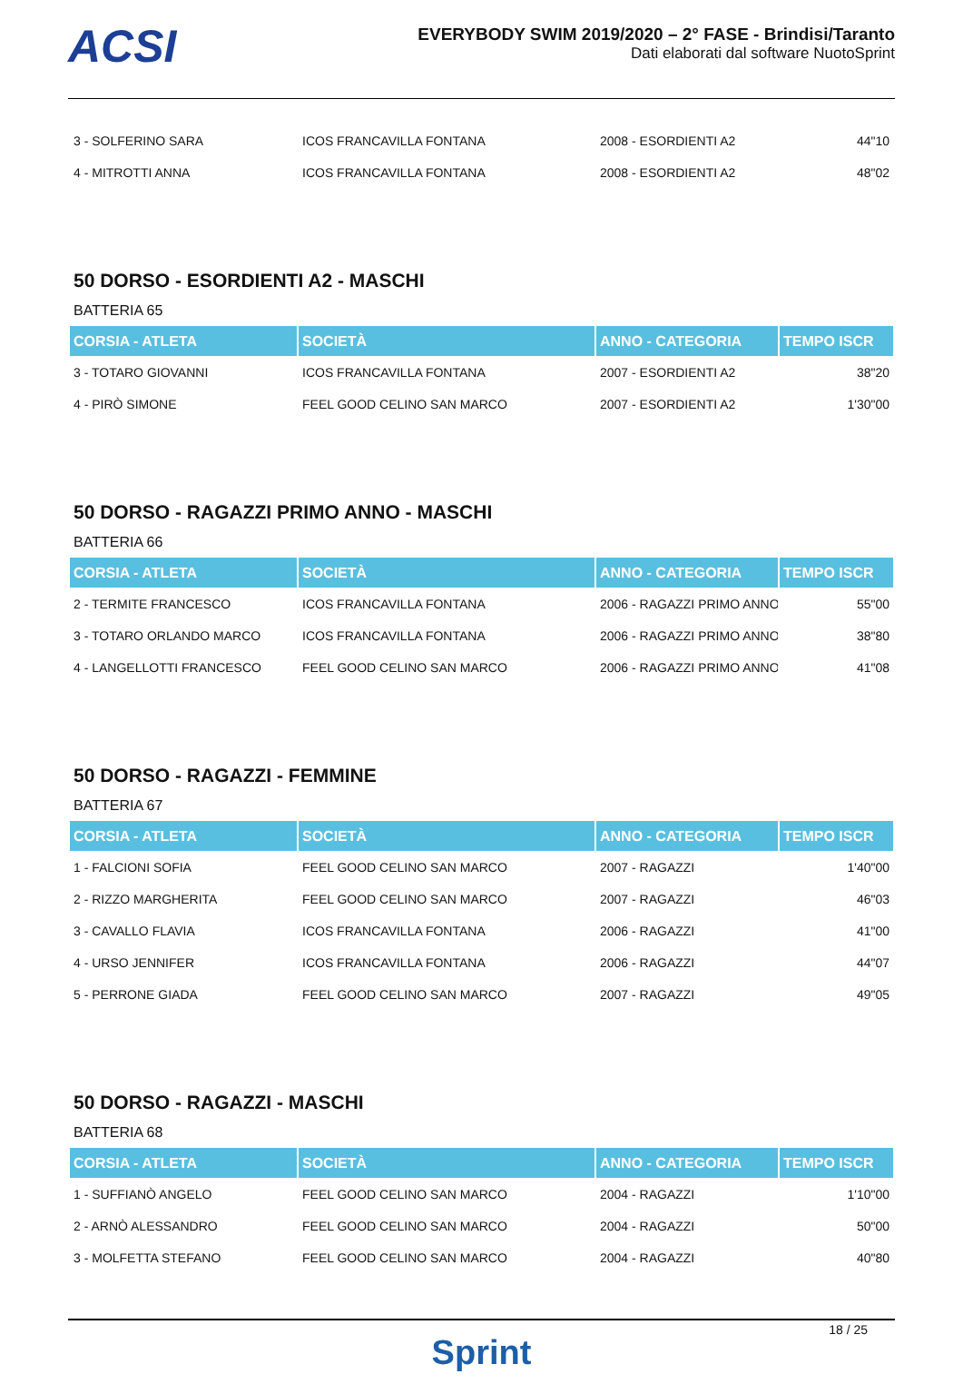ACSI
EVERYBODY SWIM 2019/2020 – 2° FASE - Brindisi/Taranto
Dati elaborati dal software NuotoSprint
| 3 - SOLFERINO SARA | ICOS FRANCAVILLA FONTANA | 2008 - ESORDIENTI A2 | 44"10 |
| 4 - MITROTTI ANNA | ICOS FRANCAVILLA FONTANA | 2008 - ESORDIENTI A2 | 48"02 |
50 DORSO - ESORDIENTI A2 - MASCHI
BATTERIA 65
| CORSIA - ATLETA | SOCIETÀ | ANNO - CATEGORIA | TEMPO ISCR |
| --- | --- | --- | --- |
| 3 - TOTARO GIOVANNI | ICOS FRANCAVILLA FONTANA | 2007 - ESORDIENTI A2 | 38"20 |
| 4 - PIRÒ SIMONE | FEEL GOOD CELINO SAN MARCO | 2007 - ESORDIENTI A2 | 1'30"00 |
50 DORSO - RAGAZZI PRIMO ANNO - MASCHI
BATTERIA 66
| CORSIA - ATLETA | SOCIETÀ | ANNO - CATEGORIA | TEMPO ISCR |
| --- | --- | --- | --- |
| 2 - TERMITE FRANCESCO | ICOS FRANCAVILLA FONTANA | 2006 - RAGAZZI PRIMO ANNO | 55"00 |
| 3 - TOTARO ORLANDO MARCO | ICOS FRANCAVILLA FONTANA | 2006 - RAGAZZI PRIMO ANNO | 38"80 |
| 4 - LANGELLOTTI FRANCESCO | FEEL GOOD CELINO SAN MARCO | 2006 - RAGAZZI PRIMO ANNO | 41"08 |
50 DORSO - RAGAZZI - FEMMINE
BATTERIA 67
| CORSIA - ATLETA | SOCIETÀ | ANNO - CATEGORIA | TEMPO ISCR |
| --- | --- | --- | --- |
| 1 - FALCIONI SOFIA | FEEL GOOD CELINO SAN MARCO | 2007 - RAGAZZI | 1'40"00 |
| 2 - RIZZO MARGHERITA | FEEL GOOD CELINO SAN MARCO | 2007 - RAGAZZI | 46"03 |
| 3 - CAVALLO FLAVIA | ICOS FRANCAVILLA FONTANA | 2006 - RAGAZZI | 41"00 |
| 4 - URSO JENNIFER | ICOS FRANCAVILLA FONTANA | 2006 - RAGAZZI | 44"07 |
| 5 - PERRONE GIADA | FEEL GOOD CELINO SAN MARCO | 2007 - RAGAZZI | 49"05 |
50 DORSO - RAGAZZI - MASCHI
BATTERIA 68
| CORSIA - ATLETA | SOCIETÀ | ANNO - CATEGORIA | TEMPO ISCR |
| --- | --- | --- | --- |
| 1 - SUFFIANÒ ANGELO | FEEL GOOD CELINO SAN MARCO | 2004 - RAGAZZI | 1'10"00 |
| 2 - ARNÒ ALESSANDRO | FEEL GOOD CELINO SAN MARCO | 2004 - RAGAZZI | 50"00 |
| 3 - MOLFETTA STEFANO | FEEL GOOD CELINO SAN MARCO | 2004 - RAGAZZI | 40"80 |
Sprint
18 / 25